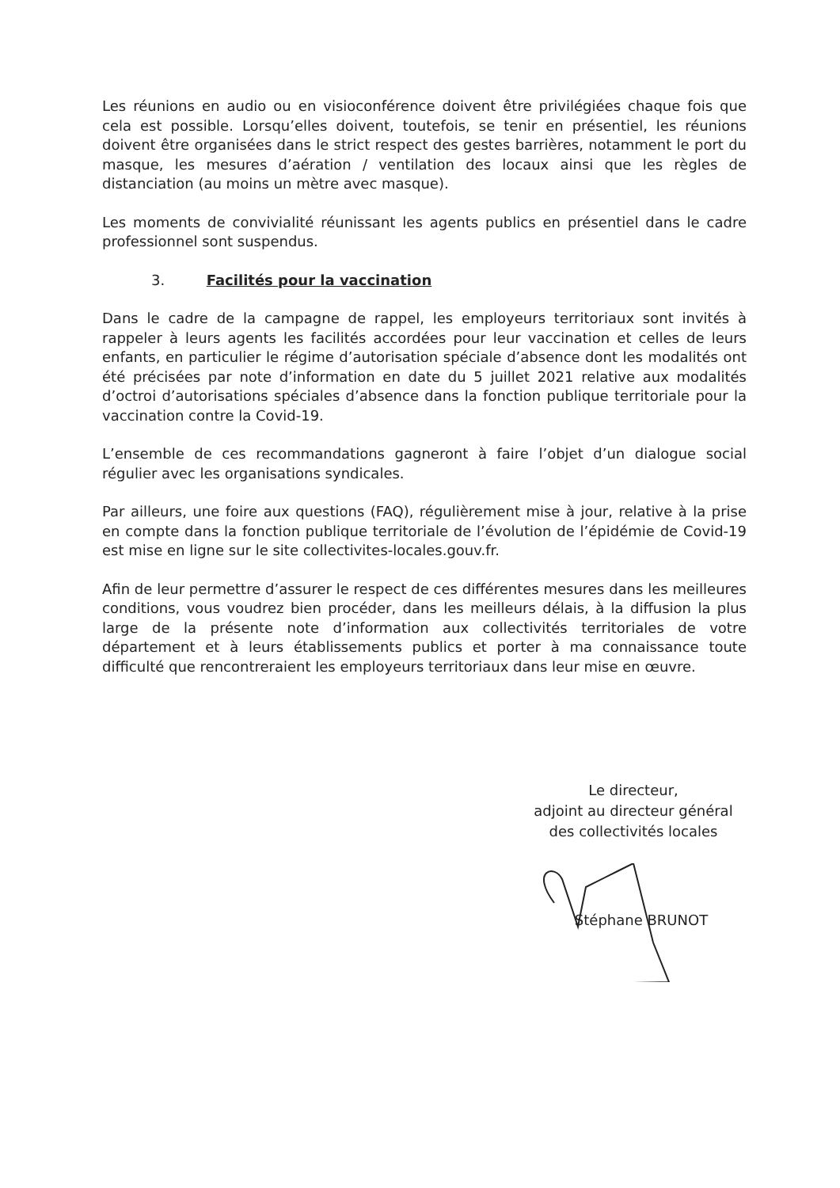Les réunions en audio ou en visioconférence doivent être privilégiées chaque fois que cela est possible. Lorsqu’elles doivent, toutefois, se tenir en présentiel, les réunions doivent être organisées dans le strict respect des gestes barrières, notamment le port du masque, les mesures d’aération / ventilation des locaux ainsi que les règles de distanciation (au moins un mètre avec masque).
Les moments de convivialité réunissant les agents publics en présentiel dans le cadre professionnel sont suspendus.
3. Facilités pour la vaccination
Dans le cadre de la campagne de rappel, les employeurs territoriaux sont invités à rappeler à leurs agents les facilités accordées pour leur vaccination et celles de leurs enfants, en particulier le régime d’autorisation spéciale d’absence dont les modalités ont été précisées par note d’information en date du 5 juillet 2021 relative aux modalités d’octroi d’autorisations spéciales d’absence dans la fonction publique territoriale pour la vaccination contre la Covid-19.
L’ensemble de ces recommandations gagneront à faire l’objet d’un dialogue social régulier avec les organisations syndicales.
Par ailleurs, une foire aux questions (FAQ), régulièrement mise à jour, relative à la prise en compte dans la fonction publique territoriale de l’évolution de l’épidémie de Covid-19 est mise en ligne sur le site collectivites-locales.gouv.fr.
Afin de leur permettre d’assurer le respect de ces différentes mesures dans les meilleures conditions, vous voudrez bien procéder, dans les meilleurs délais, à la diffusion la plus large de la présente note d’information aux collectivités territoriales de votre département et à leurs établissements publics et porter à ma connaissance toute difficulté que rencontreraient les employeurs territoriaux dans leur mise en œuvre.
Le directeur,
adjoint au directeur général
des collectivités locales
Stéphane BRUNOT